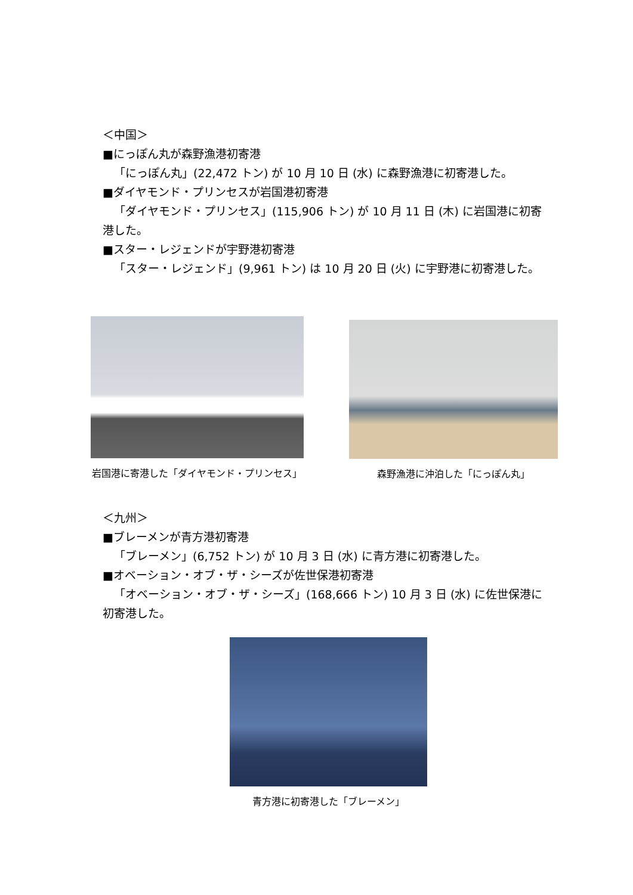＜中国＞
■にっぽん丸が森野漁港初寄港
「にっぽん丸」(22,472 トン) が 10 月 10 日 (水) に森野漁港に初寄港した。
■ダイヤモンド・プリンセスが岩国港初寄港
「ダイヤモンド・プリンセス」(115,906 トン) が 10 月 11 日 (木) に岩国港に初寄港した。
■スター・レジェンドが宇野港初寄港
「スター・レジェンド」(9,961 トン) は 10 月 20 日 (火) に宇野港に初寄港した。
岩国港に寄港した「ダイヤモンド・プリンセス」 森野漁港に沖泊した「にっぽん丸」
＜九州＞
■ブレーメンが青方港初寄港
「ブレーメン」(6,752 トン) が 10 月 3 日 (水) に青方港に初寄港した。
■オベーション・オブ・ザ・シーズが佐世保港初寄港
「オベーション・オブ・ザ・シーズ」(168,666 トン) 10 月 3 日 (水) に佐世保港に初寄港した。
青方港に初寄港した「ブレーメン」